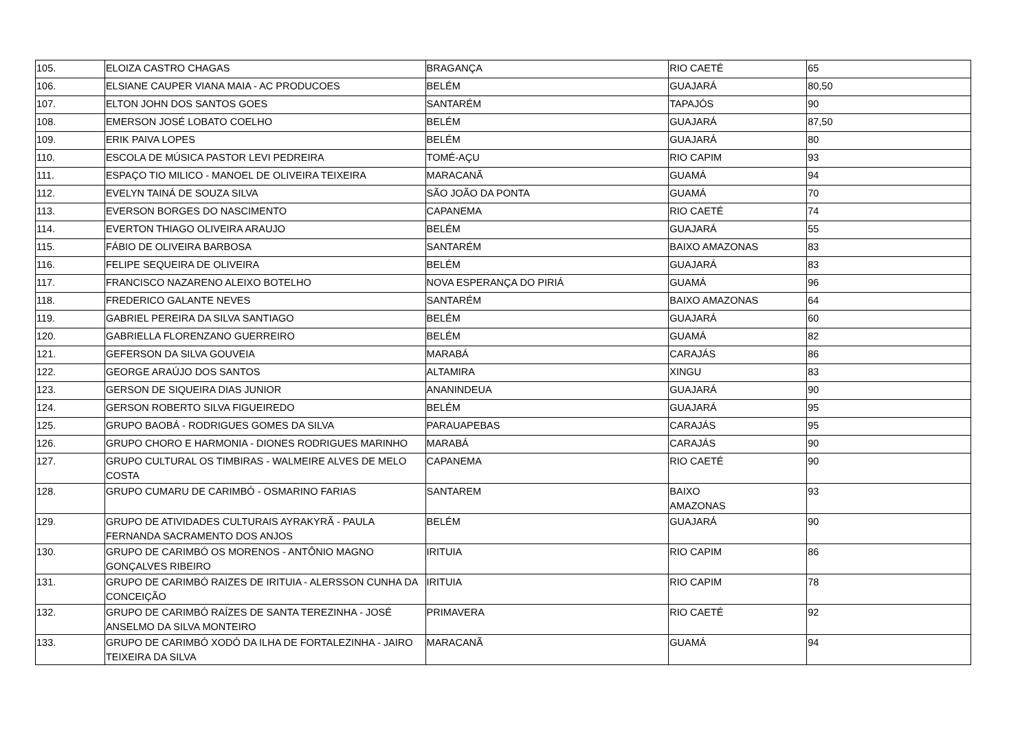| 105. | ELOIZA CASTRO CHAGAS | BRAGANÇA | RIO CAETÉ | 65 |
| 106. | ELSIANE CAUPER VIANA MAIA - AC PRODUCOES | BELÉM | GUAJARÁ | 80,50 |
| 107. | ELTON JOHN DOS SANTOS GOES | SANTARÉM | TAPAJÓS | 90 |
| 108. | EMERSON JOSÉ LOBATO COELHO | BELÉM | GUAJARÁ | 87,50 |
| 109. | ERIK PAIVA LOPES | BELÉM | GUAJARÁ | 80 |
| 110. | ESCOLA DE MÚSICA PASTOR LEVI PEDREIRA | TOMÉ-AÇU | RIO CAPIM | 93 |
| 111. | ESPAÇO TIO MILICO - MANOEL DE OLIVEIRA TEIXEIRA | MARACANÃ | GUAMÁ | 94 |
| 112. | EVELYN TAINÁ DE SOUZA SILVA | SÃO JOÃO DA PONTA | GUAMÁ | 70 |
| 113. | EVERSON BORGES DO NASCIMENTO | CAPANEMA | RIO CAETÉ | 74 |
| 114. | EVERTON THIAGO OLIVEIRA ARAUJO | BELÉM | GUAJARÁ | 55 |
| 115. | FÁBIO DE OLIVEIRA BARBOSA | SANTARÉM | BAIXO AMAZONAS | 83 |
| 116. | FELIPE SEQUEIRA DE OLIVEIRA | BELÉM | GUAJARÁ | 83 |
| 117. | FRANCISCO NAZARENO ALEIXO BOTELHO | NOVA ESPERANÇA DO PIRIÁ | GUAMÁ | 96 |
| 118. | FREDERICO GALANTE NEVES | SANTARÉM | BAIXO AMAZONAS | 64 |
| 119. | GABRIEL PEREIRA DA SILVA SANTIAGO | BELÉM | GUAJARÁ | 60 |
| 120. | GABRIELLA FLORENZANO GUERREIRO | BELÉM | GUAMÁ | 82 |
| 121. | GEFERSON DA SILVA GOUVEIA | MARABÁ | CARAJÁS | 86 |
| 122. | GEORGE ARAÚJO DOS SANTOS | ALTAMIRA | XINGU | 83 |
| 123. | GERSON DE SIQUEIRA DIAS JUNIOR | ANANINDEUA | GUAJARÁ | 90 |
| 124. | GERSON ROBERTO SILVA FIGUEIREDO | BELÉM | GUAJARÁ | 95 |
| 125. | GRUPO BAOBÁ - RODRIGUES GOMES DA SILVA | PARAUAPEBAS | CARAJÁS | 95 |
| 126. | GRUPO CHORO E HARMONIA - DIONES RODRIGUES MARINHO | MARABÁ | CARAJÁS | 90 |
| 127. | GRUPO CULTURAL OS TIMBIRAS - WALMEIRE ALVES DE MELO COSTA | CAPANEMA | RIO CAETÉ | 90 |
| 128. | GRUPO CUMARU DE CARIMBÓ - OSMARINO FARIAS | SANTAREM | BAIXO AMAZONAS | 93 |
| 129. | GRUPO DE ATIVIDADES CULTURAIS AYRAKYRÃ - PAULA FERNANDA SACRAMENTO DOS ANJOS | BELÉM | GUAJARÁ | 90 |
| 130. | GRUPO DE CARIMBÓ OS MORENOS - ANTÔNIO MAGNO GONÇALVES RIBEIRO | IRITUIA | RIO CAPIM | 86 |
| 131. | GRUPO DE CARIMBÓ RAIZES DE IRITUIA - ALERSSON CUNHA DA CONCEIÇÃO | IRITUIA | RIO CAPIM | 78 |
| 132. | GRUPO DE CARIMBÓ RAÍZES DE SANTA TEREZINHA - JOSÉ ANSELMO DA SILVA MONTEIRO | PRIMAVERA | RIO CAETÉ | 92 |
| 133. | GRUPO DE CARIMBÓ XODÓ DA ILHA DE FORTALEZINHA - JAIRO TEIXEIRA DA SILVA | MARACANÃ | GUAMÁ | 94 |